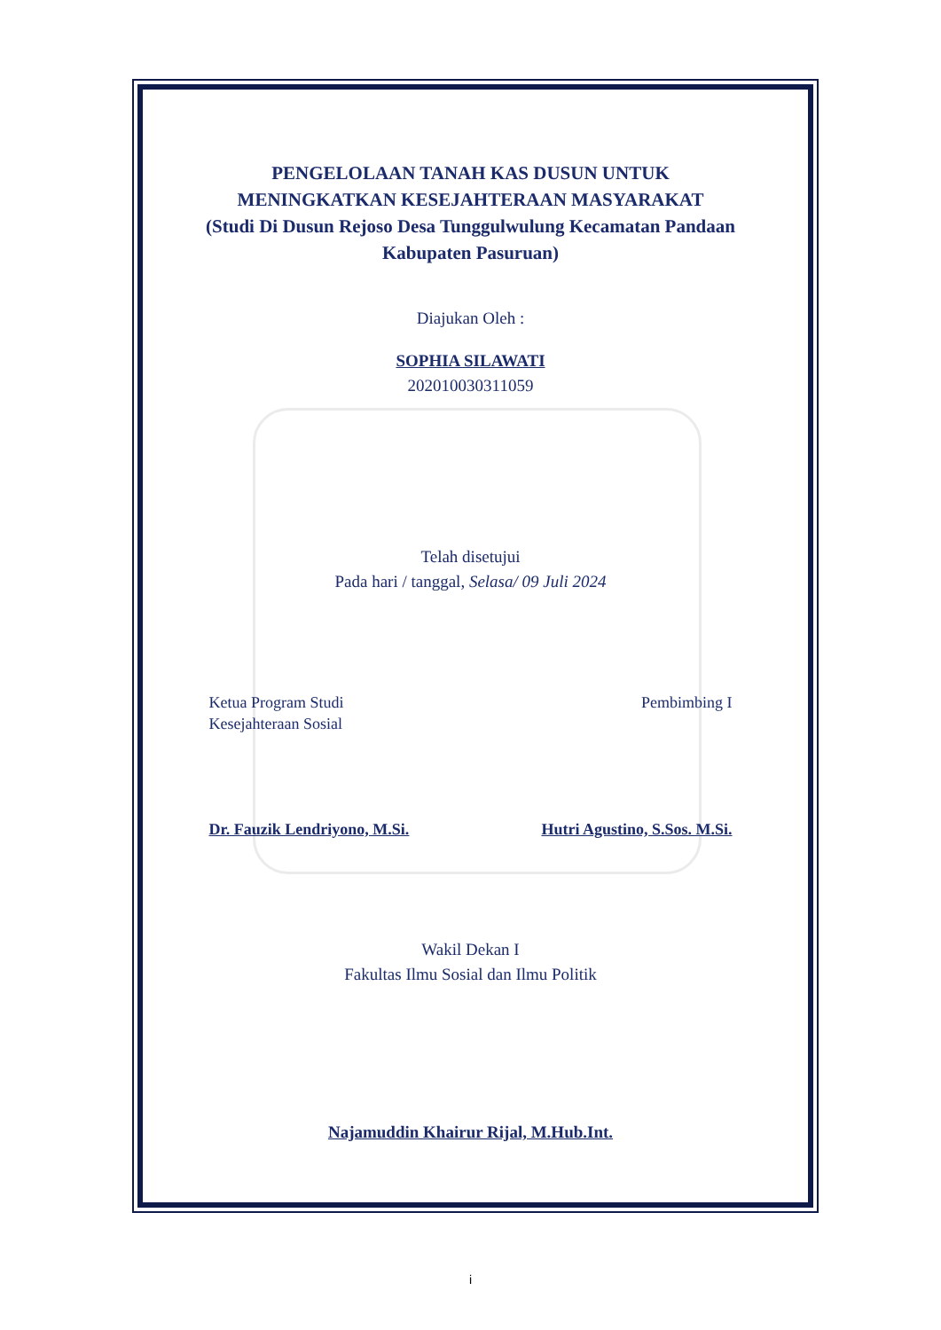PENGELOLAAN TANAH KAS DUSUN UNTUK
MENINGKATKAN KESEJAHTERAAN MASYARAKAT
(Studi Di Dusun Rejoso Desa Tunggulwulung Kecamatan Pandaan
Kabupaten Pasuruan)
Diajukan Oleh :
SOPHIA SILAWATI
202010030311059
Telah disetujui
Pada hari / tanggal, Selasa/ 09 Juli 2024
Ketua Program Studi
Kesejahteraan Sosial
Pembimbing I
Dr. Fauzik Lendriyono, M.Si. Hutri Agustino, S.Sos. M.Si.
Wakil Dekan I
Fakultas Ilmu Sosial dan Ilmu Politik
Najamuddin Khairur Rijal, M.Hub.Int.
i